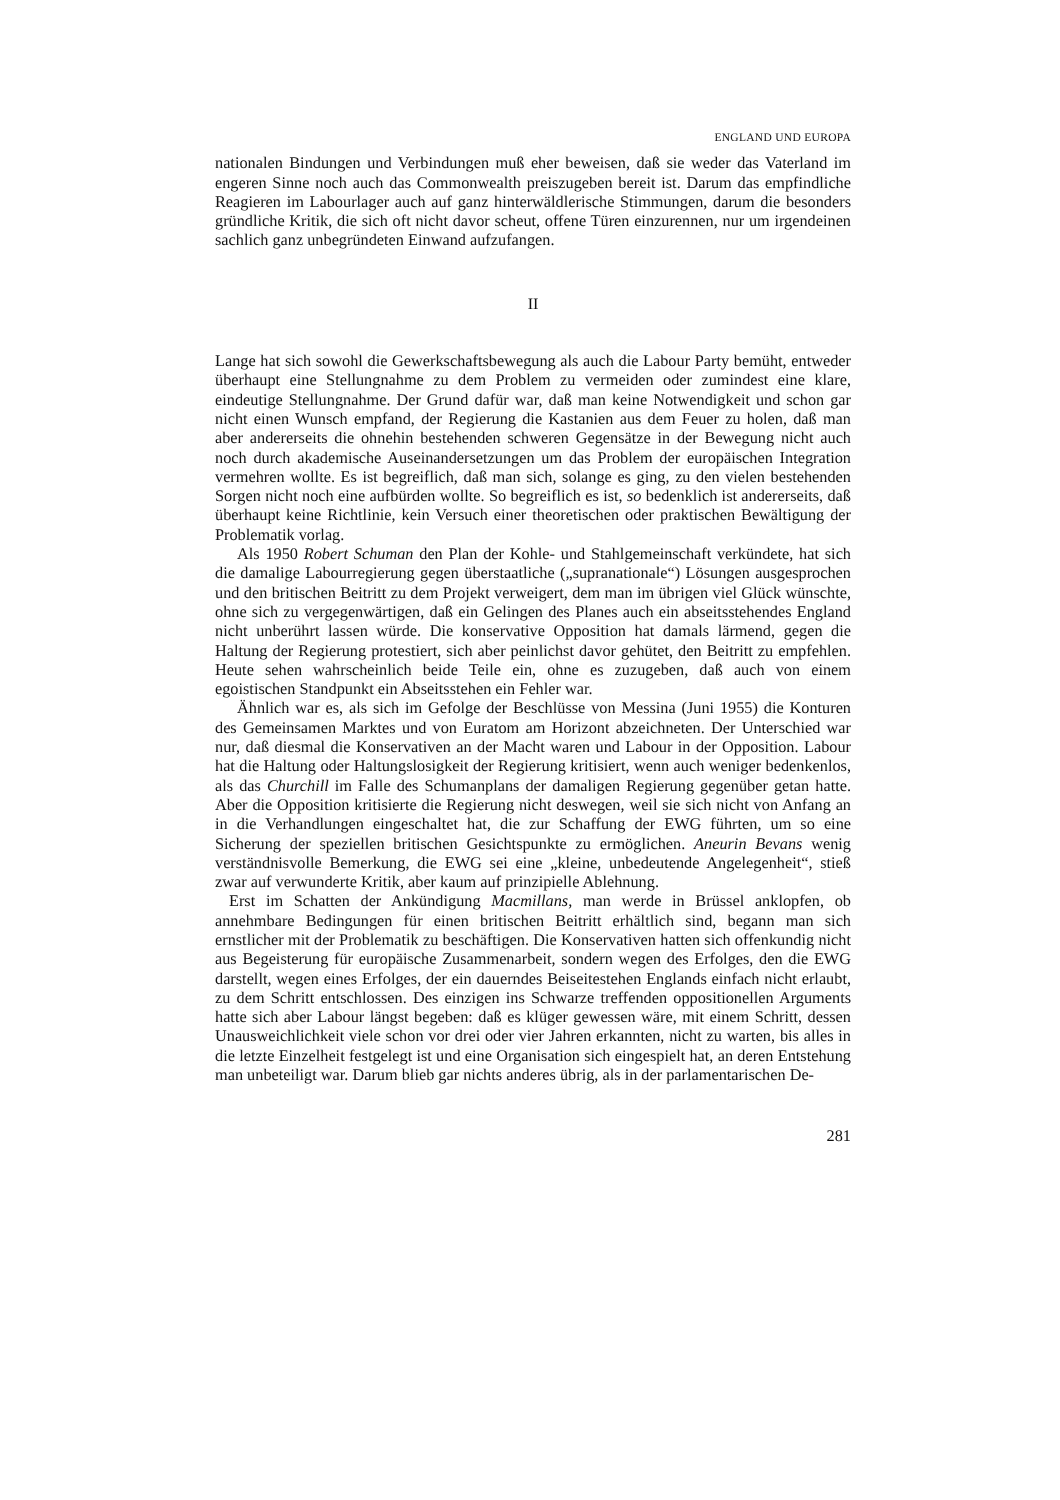ENGLAND UND EUROPA
nationalen Bindungen und Verbindungen muß eher beweisen, daß sie weder das Vaterland im engeren Sinne noch auch das Commonwealth preiszugeben bereit ist. Darum das empfindliche Reagieren im Labourlager auch auf ganz hinterwäldlerische Stimmungen, darum die besonders gründliche Kritik, die sich oft nicht davor scheut, offene Türen einzurennen, nur um irgendeinen sachlich ganz unbegründeten Einwand aufzufangen.
II
Lange hat sich sowohl die Gewerkschaftsbewegung als auch die Labour Party bemüht, entweder überhaupt eine Stellungnahme zu dem Problem zu vermeiden oder zumindest eine klare, eindeutige Stellungnahme. Der Grund dafür war, daß man keine Notwendigkeit und schon gar nicht einen Wunsch empfand, der Regierung die Kastanien aus dem Feuer zu holen, daß man aber andererseits die ohnehin bestehenden schweren Gegensätze in der Bewegung nicht auch noch durch akademische Auseinandersetzungen um das Problem der europäischen Integration vermehren wollte. Es ist begreiflich, daß man sich, solange es ging, zu den vielen bestehenden Sorgen nicht noch eine aufbürden wollte. So begreiflich es ist, so bedenklich ist andererseits, daß überhaupt keine Richtlinie, kein Versuch einer theoretischen oder praktischen Bewältigung der Problematik vorlag.
Als 1950 Robert Schuman den Plan der Kohle- und Stahlgemeinschaft verkündete, hat sich die damalige Labourregierung gegen überstaatliche („supranationale“) Lösungen ausgesprochen und den britischen Beitritt zu dem Projekt verweigert, dem man im übrigen viel Glück wünschte, ohne sich zu vergegenwärtigen, daß ein Gelingen des Planes auch ein abseitsstehendes England nicht unberührt lassen würde. Die konservative Opposition hat damals lärmend, gegen die Haltung der Regierung protestiert, sich aber peinlichst davor gehütet, den Beitritt zu empfehlen. Heute sehen wahrscheinlich beide Teile ein, ohne es zuzugeben, daß auch von einem egoistischen Standpunkt ein Abseitsstehen ein Fehler war.
Ähnlich war es, als sich im Gefolge der Beschlüsse von Messina (Juni 1955) die Konturen des Gemeinsamen Marktes und von Euratom am Horizont abzeichneten. Der Unterschied war nur, daß diesmal die Konservativen an der Macht waren und Labour in der Opposition. Labour hat die Haltung oder Haltungslosigkeit der Regierung kritisiert, wenn auch weniger bedenkenlos, als das Churchill im Falle des Schumanplans der damaligen Regierung gegenüber getan hatte. Aber die Opposition kritisierte die Regierung nicht deswegen, weil sie sich nicht von Anfang an in die Verhandlungen eingeschaltet hat, die zur Schaffung der EWG führten, um so eine Sicherung der speziellen britischen Gesichtspunkte zu ermöglichen. Aneurin Bevans wenig verständnisvolle Bemerkung, die EWG sei eine „kleine, unbedeutende Angelegenheit“, stieß zwar auf verwunderte Kritik, aber kaum auf prinzipielle Ablehnung.
Erst im Schatten der Ankündigung Macmillans, man werde in Brüssel anklopfen, ob annehmbare Bedingungen für einen britischen Beitritt erhältlich sind, begann man sich ernstlicher mit der Problematik zu beschäftigen. Die Konservativen hatten sich offenkundig nicht aus Begeisterung für europäische Zusammenarbeit, sondern wegen des Erfolges, den die EWG darstellt, wegen eines Erfolges, der ein dauerndes Beiseitestehen Englands einfach nicht erlaubt, zu dem Schritt entschlossen. Des einzigen ins Schwarze treffenden oppositionellen Arguments hatte sich aber Labour längst begeben: daß es klüger gewessen wäre, mit einem Schritt, dessen Unausweichlichkeit viele schon vor drei oder vier Jahren erkannten, nicht zu warten, bis alles in die letzte Einzelheit festgelegt ist und eine Organisation sich eingespielt hat, an deren Entstehung man unbeteiligt war. Darum blieb gar nichts anderes übrig, als in der parlamentarischen De-
281